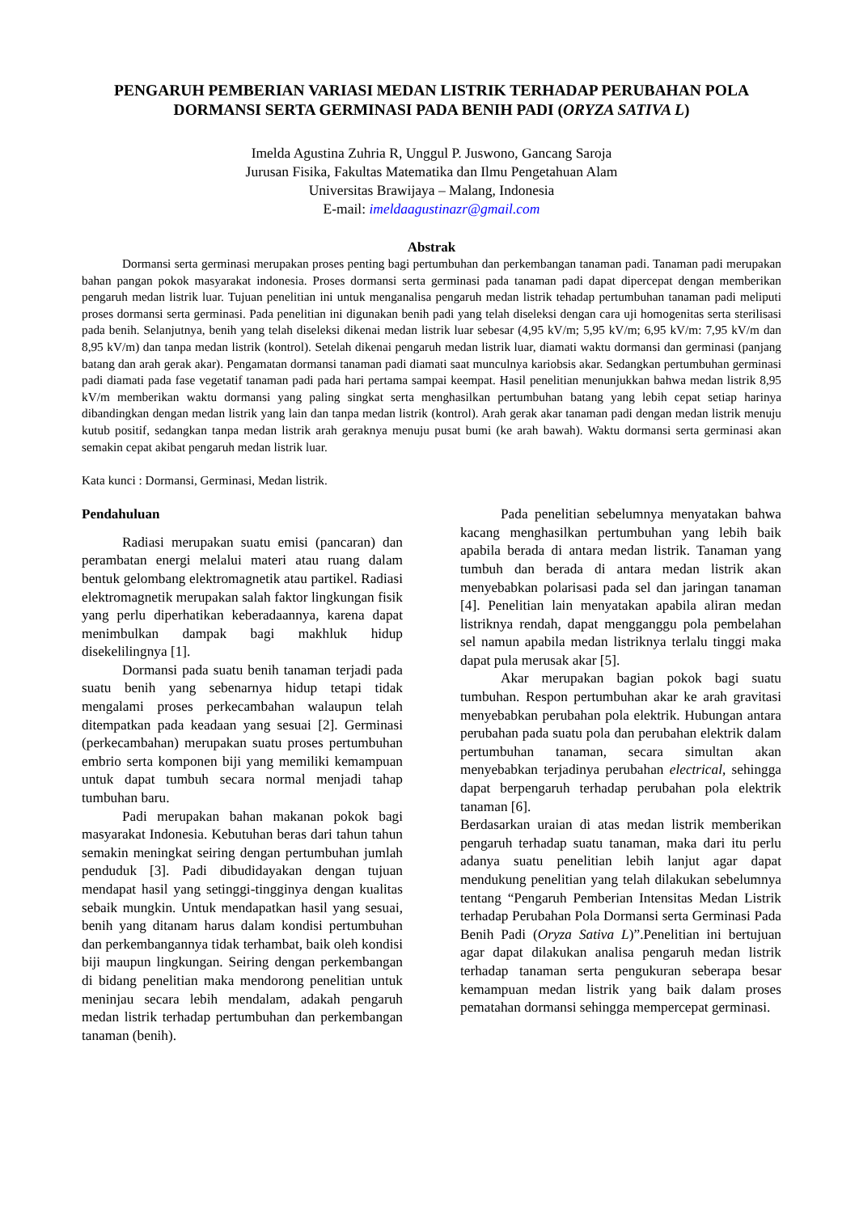PENGARUH PEMBERIAN VARIASI MEDAN LISTRIK TERHADAP PERUBAHAN POLA DORMANSI SERTA GERMINASI PADA BENIH PADI (ORYZA SATIVA L)
Imelda Agustina Zuhria R, Unggul P. Juswono, Gancang Saroja
Jurusan Fisika, Fakultas Matematika dan Ilmu Pengetahuan Alam
Universitas Brawijaya – Malang, Indonesia
E-mail: imeldaagustinazr@gmail.com
Abstrak
Dormansi serta germinasi merupakan proses penting bagi pertumbuhan dan perkembangan tanaman padi. Tanaman padi merupakan bahan pangan pokok masyarakat indonesia. Proses dormansi serta germinasi pada tanaman padi dapat dipercepat dengan memberikan pengaruh medan listrik luar. Tujuan penelitian ini untuk menganalisa pengaruh medan listrik tehadap pertumbuhan tanaman padi meliputi proses dormansi serta germinasi. Pada penelitian ini digunakan benih padi yang telah diseleksi dengan cara uji homogenitas serta sterilisasi pada benih. Selanjutnya, benih yang telah diseleksi dikenai medan listrik luar sebesar (4,95 kV/m; 5,95 kV/m; 6,95 kV/m: 7,95 kV/m dan 8,95 kV/m) dan tanpa medan listrik (kontrol). Setelah dikenai pengaruh medan listrik luar, diamati waktu dormansi dan germinasi (panjang batang dan arah gerak akar). Pengamatan dormansi tanaman padi diamati saat munculnya kariobsis akar. Sedangkan pertumbuhan germinasi padi diamati pada fase vegetatif tanaman padi pada hari pertama sampai keempat. Hasil penelitian menunjukkan bahwa medan listrik 8,95 kV/m memberikan waktu dormansi yang paling singkat serta menghasilkan pertumbuhan batang yang lebih cepat setiap harinya dibandingkan dengan medan listrik yang lain dan tanpa medan listrik (kontrol). Arah gerak akar tanaman padi dengan medan listrik menuju kutub positif, sedangkan tanpa medan listrik arah geraknya menuju pusat bumi (ke arah bawah). Waktu dormansi serta germinasi akan semakin cepat akibat pengaruh medan listrik luar.
Kata kunci : Dormansi, Germinasi, Medan listrik.
Pendahuluan
Radiasi merupakan suatu emisi (pancaran) dan perambatan energi melalui materi atau ruang dalam bentuk gelombang elektromagnetik atau partikel. Radiasi elektromagnetik merupakan salah faktor lingkungan fisik yang perlu diperhatikan keberadaannya, karena dapat menimbulkan dampak bagi makhluk hidup disekelilingnya [1].
Dormansi pada suatu benih tanaman terjadi pada suatu benih yang sebenarnya hidup tetapi tidak mengalami proses perkecambahan walaupun telah ditempatkan pada keadaan yang sesuai [2]. Germinasi (perkecambahan) merupakan suatu proses pertumbuhan embrio serta komponen biji yang memiliki kemampuan untuk dapat tumbuh secara normal menjadi tahap tumbuhan baru.
Padi merupakan bahan makanan pokok bagi masyarakat Indonesia. Kebutuhan beras dari tahun tahun semakin meningkat seiring dengan pertumbuhan jumlah penduduk [3]. Padi dibudidayakan dengan tujuan mendapat hasil yang setinggi-tingginya dengan kualitas sebaik mungkin. Untuk mendapatkan hasil yang sesuai, benih yang ditanam harus dalam kondisi pertumbuhan dan perkembangannya tidak terhambat, baik oleh kondisi biji maupun lingkungan. Seiring dengan perkembangan di bidang penelitian maka mendorong penelitian untuk meninjau secara lebih mendalam, adakah pengaruh medan listrik terhadap pertumbuhan dan perkembangan tanaman (benih).
Pada penelitian sebelumnya menyatakan bahwa kacang menghasilkan pertumbuhan yang lebih baik apabila berada di antara medan listrik. Tanaman yang tumbuh dan berada di antara medan listrik akan menyebabkan polarisasi pada sel dan jaringan tanaman [4]. Penelitian lain menyatakan apabila aliran medan listriknya rendah, dapat mengganggu pola pembelahan sel namun apabila medan listriknya terlalu tinggi maka dapat pula merusak akar [5].
Akar merupakan bagian pokok bagi suatu tumbuhan. Respon pertumbuhan akar ke arah gravitasi menyebabkan perubahan pola elektrik. Hubungan antara perubahan pada suatu pola dan perubahan elektrik dalam pertumbuhan tanaman, secara simultan akan menyebabkan terjadinya perubahan electrical, sehingga dapat berpengaruh terhadap perubahan pola elektrik tanaman [6].
Berdasarkan uraian di atas medan listrik memberikan pengaruh terhadap suatu tanaman, maka dari itu perlu adanya suatu penelitian lebih lanjut agar dapat mendukung penelitian yang telah dilakukan sebelumnya tentang “Pengaruh Pemberian Intensitas Medan Listrik terhadap Perubahan Pola Dormansi serta Germinasi Pada Benih Padi (Oryza Sativa L)”.Penelitian ini bertujuan agar dapat dilakukan analisa pengaruh medan listrik terhadap tanaman serta pengukuran seberapa besar kemampuan medan listrik yang baik dalam proses pematahan dormansi sehingga mempercepat germinasi.